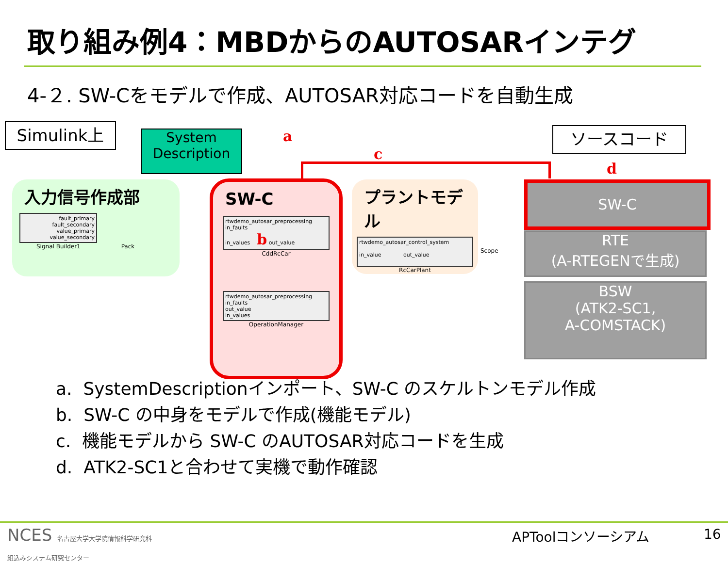取り組み例4：MBDからのAUTOSARインテグ
4-２. SW-Cをモデルで作成、AUTOSAR対応コードを自動生成
Simulink上
System Description
a
c
d
ソースコード
入力信号作成部
fault_primary
fault_secondary
value_primary
value_secondary
Signal Builder1 Pack
SW-C
rtwdemo_autosar_preprocessing
in_faults
in_values b out_value
CddRcCar
rtwdemo_autosar_preprocessing
in_faults
out_value
in_values
OperationManager
プラントモデル
rtwdemo_autosar_control_system
in_value out_value
RcCarPlant
Scope
SW-C
RTE
(A-RTEGENで生成)
BSW
(ATK2-SC1,
A-COMSTACK)
a. SystemDescriptionインポート、SW-C のスケルトンモデル作成
b. SW-C の中身をモデルで作成(機能モデル)
c. 機能モデルから SW-C のAUTOSAR対応コードを生成
d. ATK2-SC1と合わせて実機で動作確認
NCES 名古屋大学大学院情報科学研究科
組込みシステム研究センター
APToolコンソーシアム 16